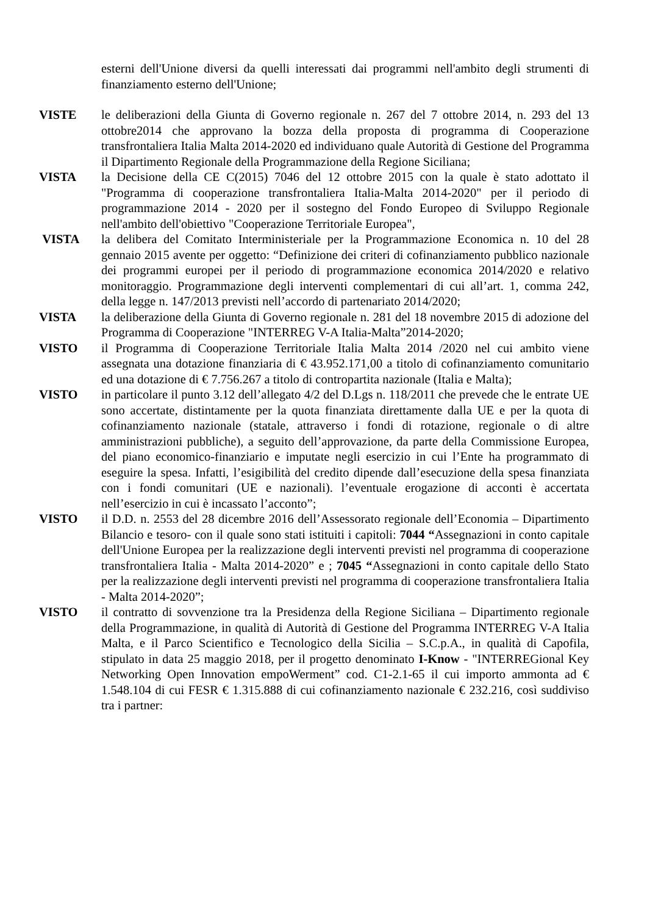esterni dell'Unione diversi da quelli interessati dai programmi nell'ambito degli strumenti di finanziamento esterno dell'Unione;
VISTE le deliberazioni della Giunta di Governo regionale n. 267 del 7 ottobre 2014, n. 293 del 13 ottobre2014 che approvano la bozza della proposta di programma di Cooperazione transfrontaliera Italia Malta 2014-2020 ed individuano quale Autorità di Gestione del Programma il Dipartimento Regionale della Programmazione della Regione Siciliana;
VISTA la Decisione della CE C(2015) 7046 del 12 ottobre 2015 con la quale è stato adottato il "Programma di cooperazione transfrontaliera Italia-Malta 2014-2020" per il periodo di programmazione 2014 - 2020 per il sostegno del Fondo Europeo di Sviluppo Regionale nell'ambito dell'obiettivo "Cooperazione Territoriale Europea",
VISTA la delibera del Comitato Interministeriale per la Programmazione Economica n. 10 del 28 gennaio 2015 avente per oggetto: “Definizione dei criteri di cofinanziamento pubblico nazionale dei programmi europei per il periodo di programmazione economica 2014/2020 e relativo monitoraggio. Programmazione degli interventi complementari di cui all’art. 1, comma 242, della legge n. 147/2013 previsti nell’accordo di partenariato 2014/2020;
VISTA la deliberazione della Giunta di Governo regionale n. 281 del 18 novembre 2015 di adozione del Programma di Cooperazione "INTERREG V-A Italia-Malta”2014-2020;
VISTO il Programma di Cooperazione Territoriale Italia Malta 2014 /2020 nel cui ambito viene assegnata una dotazione finanziaria di € 43.952.171,00 a titolo di cofinanziamento comunitario ed una dotazione di € 7.756.267 a titolo di contropartita nazionale (Italia e Malta);
VISTO in particolare il punto 3.12 dell’allegato 4/2 del D.Lgs n. 118/2011 che prevede che le entrate UE sono accertate, distintamente per la quota finanziata direttamente dalla UE e per la quota di cofinanziamento nazionale (statale, attraverso i fondi di rotazione, regionale o di altre amministrazioni pubbliche), a seguito dell’approvazione, da parte della Commissione Europea, del piano economico-finanziario e imputate negli esercizio in cui l’Ente ha programmato di eseguire la spesa. Infatti, l’esigibilità del credito dipende dall’esecuzione della spesa finanziata con i fondi comunitari (UE e nazionali). l’eventuale erogazione di acconti è accertata nell’esercizio in cui è incassato l’acconto”;
VISTO il D.D. n. 2553 del 28 dicembre 2016 dell’Assessorato regionale dell’Economia – Dipartimento Bilancio e tesoro- con il quale sono stati istituiti i capitoli: 7044 “Assegnazioni in conto capitale dell'Unione Europea per la realizzazione degli interventi previsti nel programma di cooperazione transfrontaliera Italia - Malta 2014-2020” e ; 7045 “Assegnazioni in conto capitale dello Stato per la realizzazione degli interventi previsti nel programma di cooperazione transfrontaliera Italia - Malta 2014-2020”;
VISTO il contratto di sovvenzione tra la Presidenza della Regione Siciliana – Dipartimento regionale della Programmazione, in qualità di Autorità di Gestione del Programma INTERREG V-A Italia Malta, e il Parco Scientifico e Tecnologico della Sicilia – S.C.p.A., in qualità di Capofila, stipulato in data 25 maggio 2018, per il progetto denominato I-Know - "INTERREGional Key Networking Open Innovation empoWerment” cod. C1-2.1-65 il cui importo ammonta ad € 1.548.104 di cui FESR € 1.315.888 di cui cofinanziamento nazionale € 232.216, così suddiviso tra i partner: